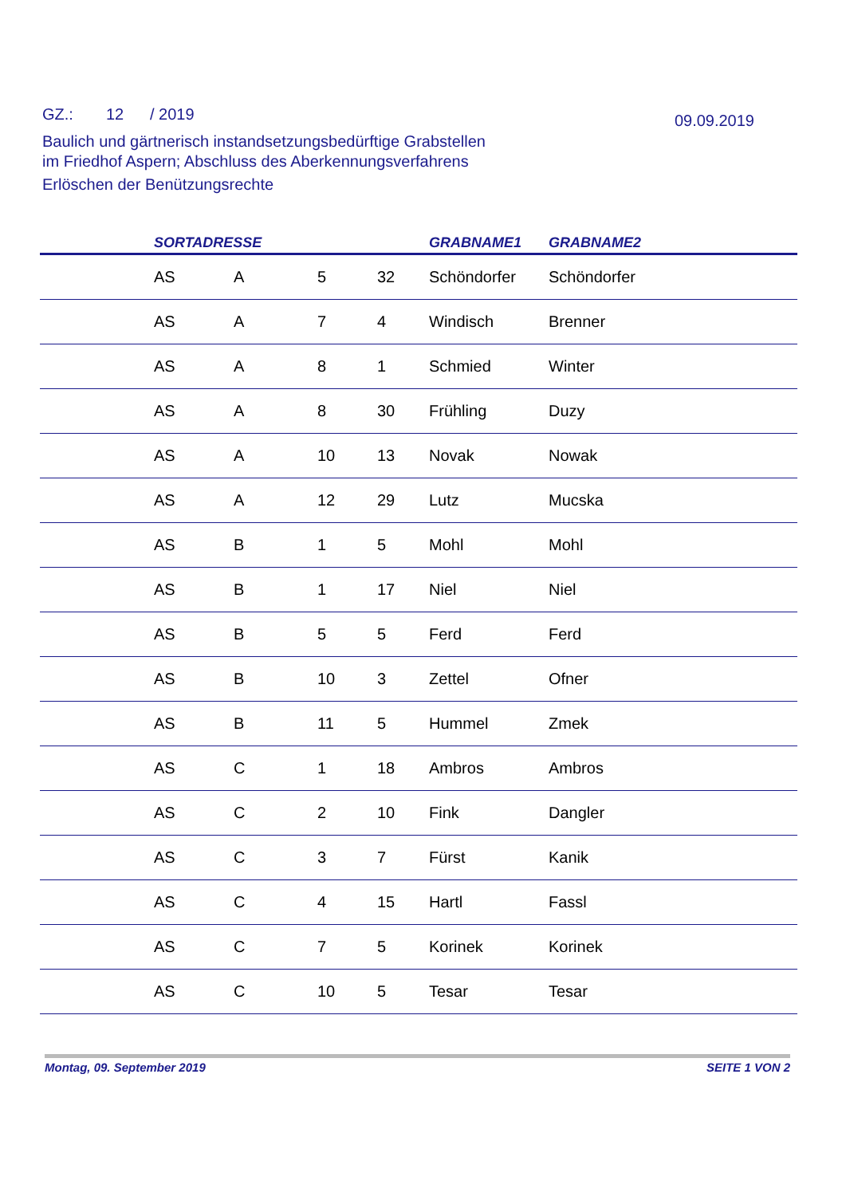GZ.: 12 / 2019
09.09.2019
Baulich und gärtnerisch instandsetzungsbedürftige Grabstellen
im Friedhof Aspern; Abschluss des Aberkennungsverfahrens
Erlöschen der Benützungsrechte
| | SORTADRESSE | | | | GRABNAME1 | GRABNAME2 |
| --- | --- | --- | --- | --- | --- | --- |
| | AS | A | 5 | 32 | Schöndorfer | Schöndorfer |
| | AS | A | 7 | 4 | Windisch | Brenner |
| | AS | A | 8 | 1 | Schmied | Winter |
| | AS | A | 8 | 30 | Frühling | Duzy |
| | AS | A | 10 | 13 | Novak | Nowak |
| | AS | A | 12 | 29 | Lutz | Mucska |
| | AS | B | 1 | 5 | Mohl | Mohl |
| | AS | B | 1 | 17 | Niel | Niel |
| | AS | B | 5 | 5 | Ferd | Ferd |
| | AS | B | 10 | 3 | Zettel | Ofner |
| | AS | B | 11 | 5 | Hummel | Zmek |
| | AS | C | 1 | 18 | Ambros | Ambros |
| | AS | C | 2 | 10 | Fink | Dangler |
| | AS | C | 3 | 7 | Fürst | Kanik |
| | AS | C | 4 | 15 | Hartl | Fassl |
| | AS | C | 7 | 5 | Korinek | Korinek |
| | AS | C | 10 | 5 | Tesar | Tesar |
Montag, 09. September 2019 SEITE 1 VON 2